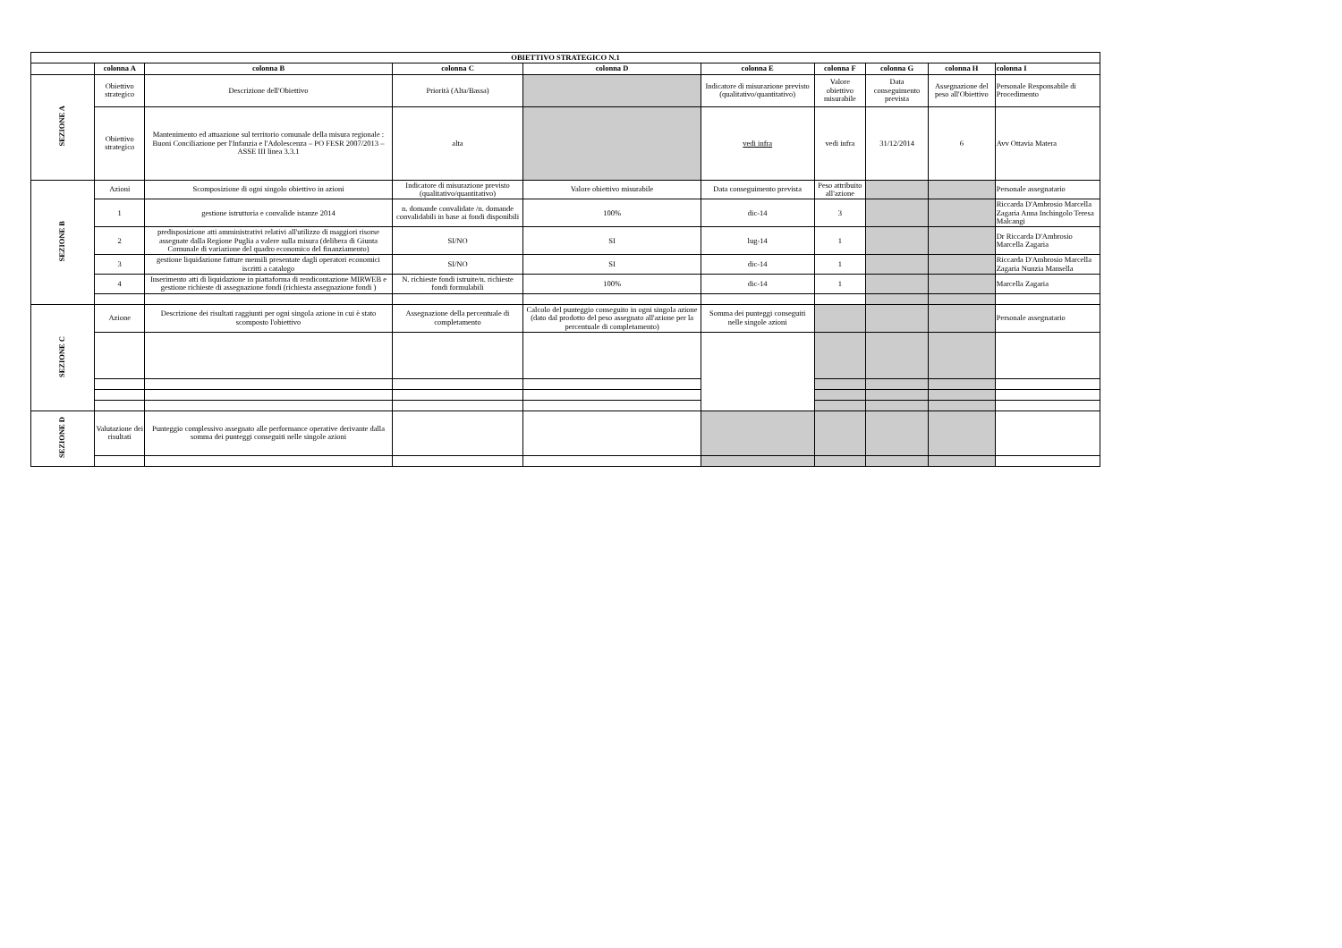| OBIETTIVO STRATEGICO N.1 | | | | | | | | | |
| --- | --- | --- | --- | --- | --- | --- | --- | --- | --- |
| | colonna A | colonna B | colonna C | colonna D | colonna E | colonna F | colonna G | colonna H | colonna I |
| SEZIONE A | Obiettivo strategico | Descrizione dell'Obiettivo | Priorità (Alta/Bassa) | | Indicatore di misurazione previsto (qualitativo/quantitativo) | Valore obiettivo misurabile | Data conseguimento prevista | Assegnazione del peso all'Obiettivo | Personale Responsabile di Procedimento |
| | Obiettivo strategico | Mantenimento ed attuazione sul territorio comunale della misura regionale : Buoni Conciliazione per l'Infanzia e l'Adolescenza – PO FESR 2007/2013 – ASSE III linea 3.3.1 | alta | | vedi infra | vedi infra | 31/12/2014 | 6 | Avv Ottavia Matera |
| SEZIONE B | Azioni | Scomposizione di ogni singolo obiettivo in azioni | Indicatore di misurazione previsto (qualitativo/quantitativo) | Valore obiettivo misurabile | Data conseguimento prevista | Peso attribuito all'azione | | | Personale assegnatario |
| | 1 | gestione istruttoria e convalide istanze 2014 | n. domande convalidate /n. domande convalidabili in base ai fondi disponibili | 100% | dic-14 | 3 | | | Riccarda D'Ambrosio Marcella Zagaria Anna Inchingolo Teresa Malcangi |
| | 2 | predisposizione atti amministrativi relativi all'utilizzo di maggiori risorse assegnate dalla Regione Puglia a valere sulla misura (delibera di Giunta Comunale di variazione del quadro economico del finanziamento) | SI/NO | SI | lug-14 | 1 | | | Dr Riccarda D'Ambrosio Marcella Zagaria |
| | 3 | gestione liquidazione fatture mensili presentate dagli operatori economici iscritti a catalogo | SI/NO | SI | dic-14 | 1 | | | Riccarda D'Ambrosio Marcella Zagaria Nunzia Mansella |
| | 4 | Inserimento atti di liquidazione in piattaforma di rendicontazione MIRWEB e gestione richieste di assegnazione fondi (richiesta assegnazione fondi ) | N. richieste fondi istruite/n. richieste fondi formulabili | 100% | dic-14 | 1 | | | Marcella Zagaria |
| SEZIONE C | Azione | Descrizione dei risultati raggiunti per ogni singola azione in cui è stato scomposto l'obiettivo | Assegnazione della percentuale di completamento | Calcolo del punteggio conseguito in ogni singola azione (dato dal prodotto del peso assegnato all'azione per la percentuale di completamento) | Somma dei punteggi conseguiti nelle singole azioni | | | | Personale assegnatario |
| SEZIONE D | Valutazione dei risultati | Punteggio complessivo assegnato alle performance operative derivante dalla somma dei punteggi conseguiti nelle singole azioni | | | | | | | |